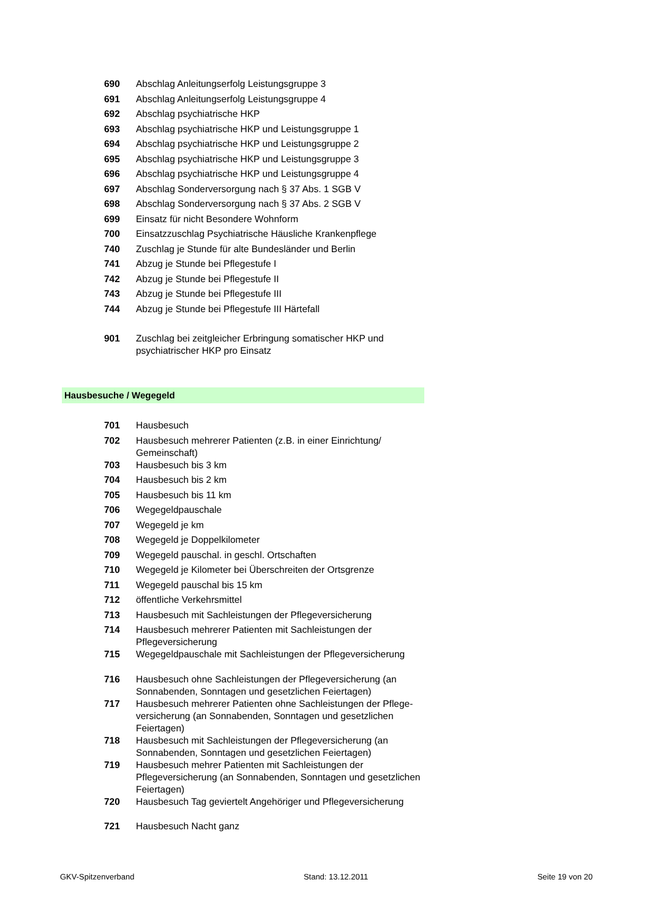| 690 | Abschlag Anleitungserfolg Leistungsgruppe 3 |
| 691 | Abschlag Anleitungserfolg Leistungsgruppe 4 |
| 692 | Abschlag psychiatrische HKP |
| 693 | Abschlag psychiatrische HKP und Leistungsgruppe 1 |
| 694 | Abschlag psychiatrische HKP und Leistungsgruppe 2 |
| 695 | Abschlag psychiatrische HKP und Leistungsgruppe 3 |
| 696 | Abschlag psychiatrische HKP und Leistungsgruppe 4 |
| 697 | Abschlag Sonderversorgung nach § 37 Abs. 1 SGB V |
| 698 | Abschlag Sonderversorgung nach § 37 Abs. 2 SGB V |
| 699 | Einsatz für nicht Besondere Wohnform |
| 700 | Einsatzzuschlag Psychiatrische Häusliche Krankenpflege |
| 740 | Zuschlag je Stunde für alte Bundesländer und Berlin |
| 741 | Abzug je Stunde bei Pflegestufe I |
| 742 | Abzug je Stunde bei Pflegestufe II |
| 743 | Abzug je Stunde bei Pflegestufe III |
| 744 | Abzug je Stunde bei Pflegestufe III Härtefall |
| 901 | Zuschlag bei zeitgleicher Erbringung somatischer HKP und psychiatrischer HKP pro Einsatz |
Hausbesuche / Wegegeld
| 701 | Hausbesuch |
| 702 | Hausbesuch mehrerer Patienten (z.B. in einer Einrichtung/ Gemeinschaft) |
| 703 | Hausbesuch bis 3 km |
| 704 | Hausbesuch bis 2 km |
| 705 | Hausbesuch bis 11 km |
| 706 | Wegegeldpauschale |
| 707 | Wegegeld je km |
| 708 | Wegegeld je Doppelkilometer |
| 709 | Wegegeld pauschal. in geschl. Ortschaften |
| 710 | Wegegeld je Kilometer bei Überschreiten der Ortsgrenze |
| 711 | Wegegeld pauschal bis 15 km |
| 712 | öffentliche Verkehrsmittel |
| 713 | Hausbesuch mit Sachleistungen der Pflegeversicherung |
| 714 | Hausbesuch mehrerer Patienten mit Sachleistungen der Pflegeversicherung |
| 715 | Wegegeldpauschale mit Sachleistungen der Pflegeversicherung |
| 716 | Hausbesuch ohne Sachleistungen der Pflegeversicherung (an Sonnabenden, Sonntagen und gesetzlichen Feiertagen) |
| 717 | Hausbesuch mehrerer Patienten ohne Sachleistungen der Pflege-versicherung (an Sonnabenden, Sonntagen und gesetzlichen Feiertagen) |
| 718 | Hausbesuch mit Sachleistungen der Pflegeversicherung (an Sonnabenden, Sonntagen und gesetzlichen Feiertagen) |
| 719 | Hausbesuch mehrer Patienten mit Sachleistungen der Pflegeversicherung (an Sonnabenden, Sonntagen und gesetzlichen Feiertagen) |
| 720 | Hausbesuch Tag geviertelt Angehöriger und Pflegeversicherung |
| 721 | Hausbesuch Nacht ganz |
GKV-Spitzenverband Stand: 13.12.2011 Seite 19 von 20